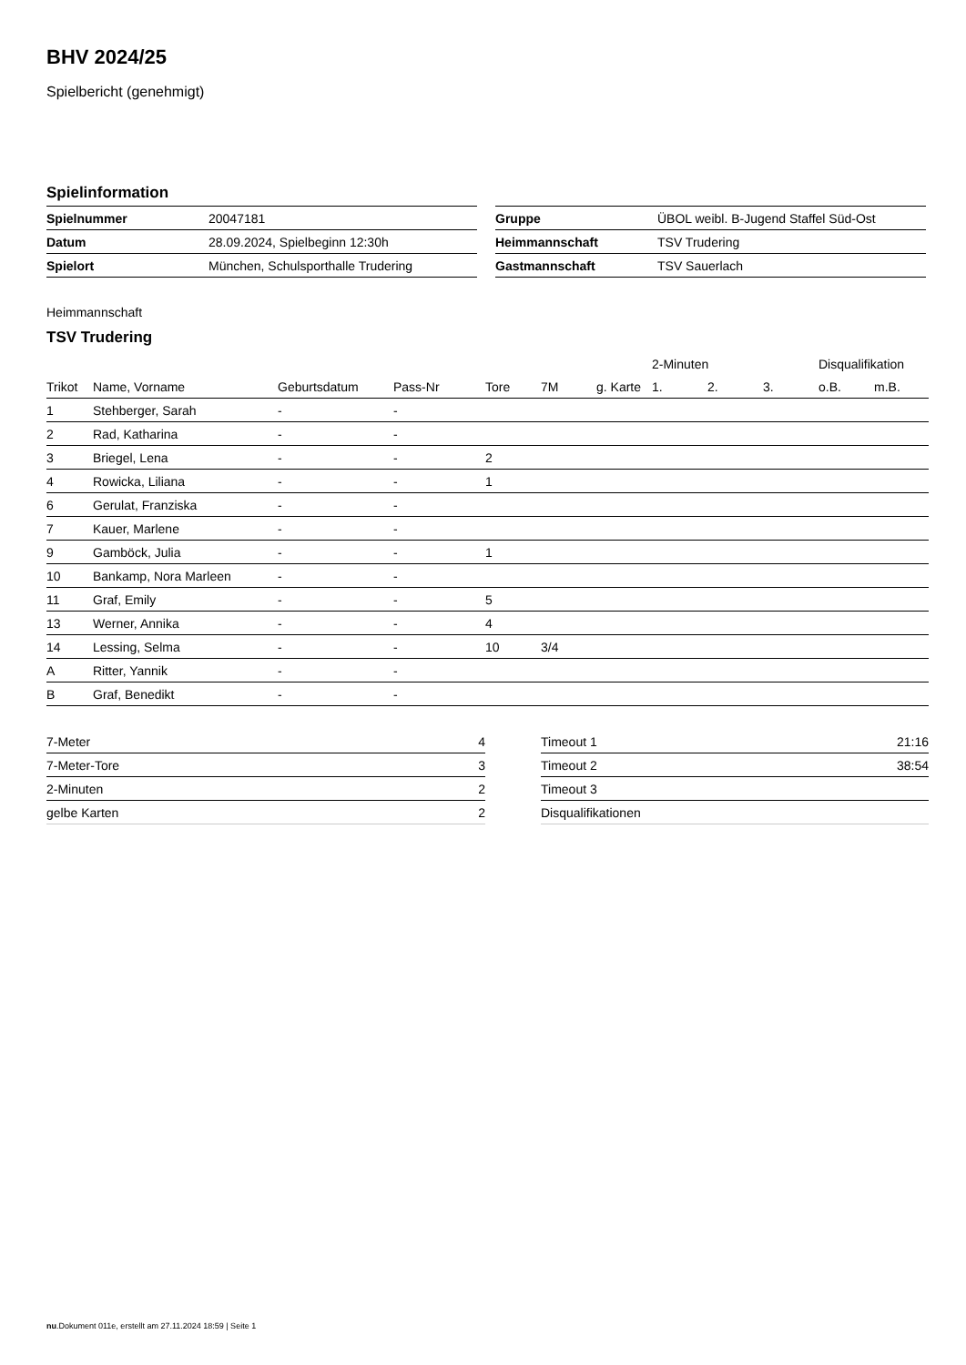BHV 2024/25
Spielbericht (genehmigt)
Spielinformation
| Spielnummer | 20047181 |
| Datum | 28.09.2024, Spielbeginn 12:30h |
| Spielort | München, Schulsporthalle Trudering |
| Gruppe | ÜBOL weibl. B-Jugend Staffel Süd-Ost |
| Heimmannschaft | TSV Trudering |
| Gastmannschaft | TSV Sauerlach |
Heimmannschaft
TSV Trudering
| | | | | | | | 2-Minuten | | | Disqualifikation | |
| --- | --- | --- | --- | --- | --- | --- | --- | --- | --- | --- | --- |
| Trikot | Name, Vorname | Geburtsdatum | Pass-Nr | Tore | 7M | g. Karte | 1. | 2. | 3. | o.B. | m.B. |
| 1 | Stehberger, Sarah | - | - | | | | | | | | |
| 2 | Rad, Katharina | - | - | | | | | | | | |
| 3 | Briegel, Lena | - | - | 2 | | | | | | | |
| 4 | Rowicka, Liliana | - | - | 1 | | | | | | | |
| 6 | Gerulat, Franziska | - | - | | | | | | | | |
| 7 | Kauer, Marlene | - | - | | | | | | | | |
| 9 | Gamböck, Julia | - | - | 1 | | | | | | | |
| 10 | Bankamp, Nora Marleen | - | - | | | | | | | | |
| 11 | Graf, Emily | - | - | 5 | | | | | | | |
| 13 | Werner, Annika | - | - | 4 | | | | | | | |
| 14 | Lessing, Selma | - | - | 10 | 3/4 | | | | | | |
| A | Ritter, Yannik | - | - | | | | | | | | |
| B | Graf, Benedikt | - | - | | | | | | | | |
| 7-Meter | 4 |
| 7-Meter-Tore | 3 |
| 2-Minuten | 2 |
| gelbe Karten | 2 |
| Timeout 1 | 21:16 |
| Timeout 2 | 38:54 |
| Timeout 3 | |
| Disqualifikationen | |
nu.Dokument 011e, erstellt am 27.11.2024 18:59 | Seite 1